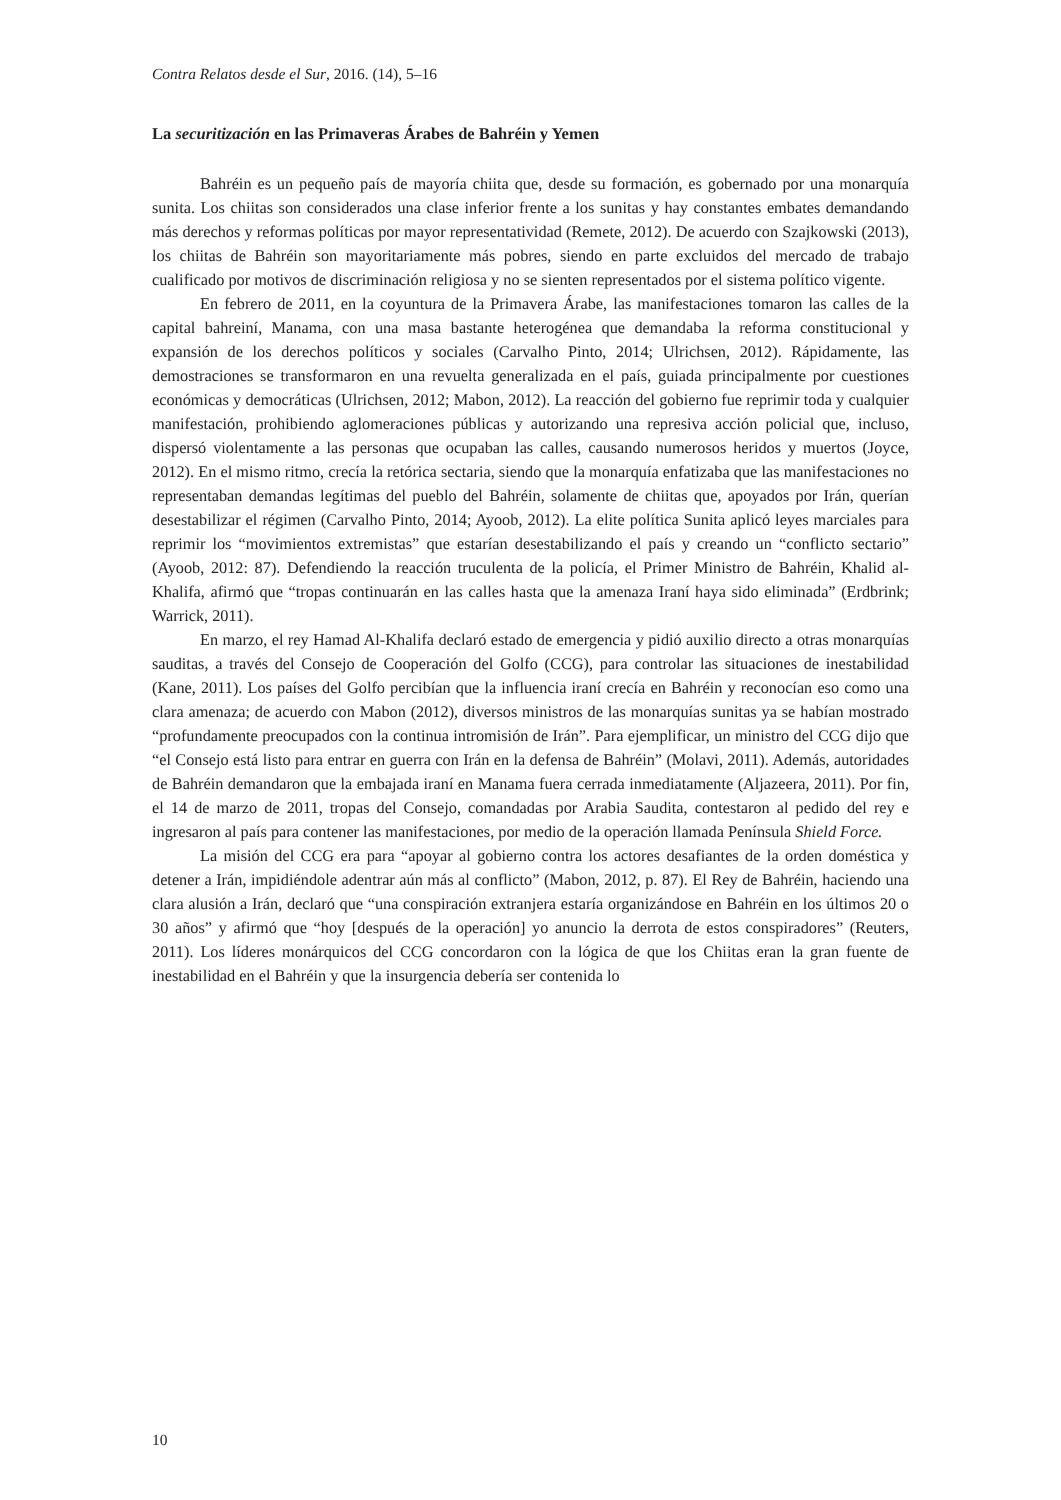Contra Relatos desde el Sur, 2016. (14), 5–16
La securitización en las Primaveras Árabes de Bahréin y Yemen
Bahréin es un pequeño país de mayoría chiita que, desde su formación, es gobernado por una monarquía sunita. Los chiitas son considerados una clase inferior frente a los sunitas y hay constantes embates demandando más derechos y reformas políticas por mayor representatividad (Remete, 2012). De acuerdo con Szajkowski (2013), los chiitas de Bahréin son mayoritariamente más pobres, siendo en parte excluidos del mercado de trabajo cualificado por motivos de discriminación religiosa y no se sienten representados por el sistema político vigente.
En febrero de 2011, en la coyuntura de la Primavera Árabe, las manifestaciones tomaron las calles de la capital bahreiní, Manama, con una masa bastante heterogénea que demandaba la reforma constitucional y expansión de los derechos políticos y sociales (Carvalho Pinto, 2014; Ulrichsen, 2012). Rápidamente, las demostraciones se transformaron en una revuelta generalizada en el país, guiada principalmente por cuestiones económicas y democráticas (Ulrichsen, 2012; Mabon, 2012). La reacción del gobierno fue reprimir toda y cualquier manifestación, prohibiendo aglomeraciones públicas y autorizando una represiva acción policial que, incluso, dispersó violentamente a las personas que ocupaban las calles, causando numerosos heridos y muertos (Joyce, 2012). En el mismo ritmo, crecía la retórica sectaria, siendo que la monarquía enfatizaba que las manifestaciones no representaban demandas legítimas del pueblo del Bahréin, solamente de chiitas que, apoyados por Irán, querían desestabilizar el régimen (Carvalho Pinto, 2014; Ayoob, 2012). La elite política Sunita aplicó leyes marciales para reprimir los “movimientos extremistas” que estarían desestabilizando el país y creando un “conflicto sectario” (Ayoob, 2012: 87). Defendiendo la reacción truculenta de la policía, el Primer Ministro de Bahréin, Khalid al-Khalifa, afirmó que “tropas continuarán en las calles hasta que la amenaza Iraní haya sido eliminada” (Erdbrink; Warrick, 2011).
En marzo, el rey Hamad Al-Khalifa declaró estado de emergencia y pidió auxilio directo a otras monarquías sauditas, a través del Consejo de Cooperación del Golfo (CCG), para controlar las situaciones de inestabilidad (Kane, 2011). Los países del Golfo percibían que la influencia iraní crecía en Bahréin y reconocían eso como una clara amenaza; de acuerdo con Mabon (2012), diversos ministros de las monarquías sunitas ya se habían mostrado “profundamente preocupados con la continua intromisión de Irán”. Para ejemplificar, un ministro del CCG dijo que “el Consejo está listo para entrar en guerra con Irán en la defensa de Bahréin” (Molavi, 2011). Además, autoridades de Bahréin demandaron que la embajada iraní en Manama fuera cerrada inmediatamente (Aljazeera, 2011). Por fin, el 14 de marzo de 2011, tropas del Consejo, comandadas por Arabia Saudita, contestaron al pedido del rey e ingresaron al país para contener las manifestaciones, por medio de la operación llamada Península Shield Force.
La misión del CCG era para “apoyar al gobierno contra los actores desafiantes de la orden doméstica y detener a Irán, impidiéndole adentrar aún más al conflicto” (Mabon, 2012, p. 87). El Rey de Bahréin, haciendo una clara alusión a Irán, declaró que “una conspiración extranjera estaría organizándose en Bahréin en los últimos 20 o 30 años” y afirmó que “hoy [después de la operación] yo anuncio la derrota de estos conspiradores” (Reuters, 2011). Los líderes monárquicos del CCG concordaron con la lógica de que los Chiitas eran la gran fuente de inestabilidad en el Bahréin y que la insurgencia debería ser contenida lo
10